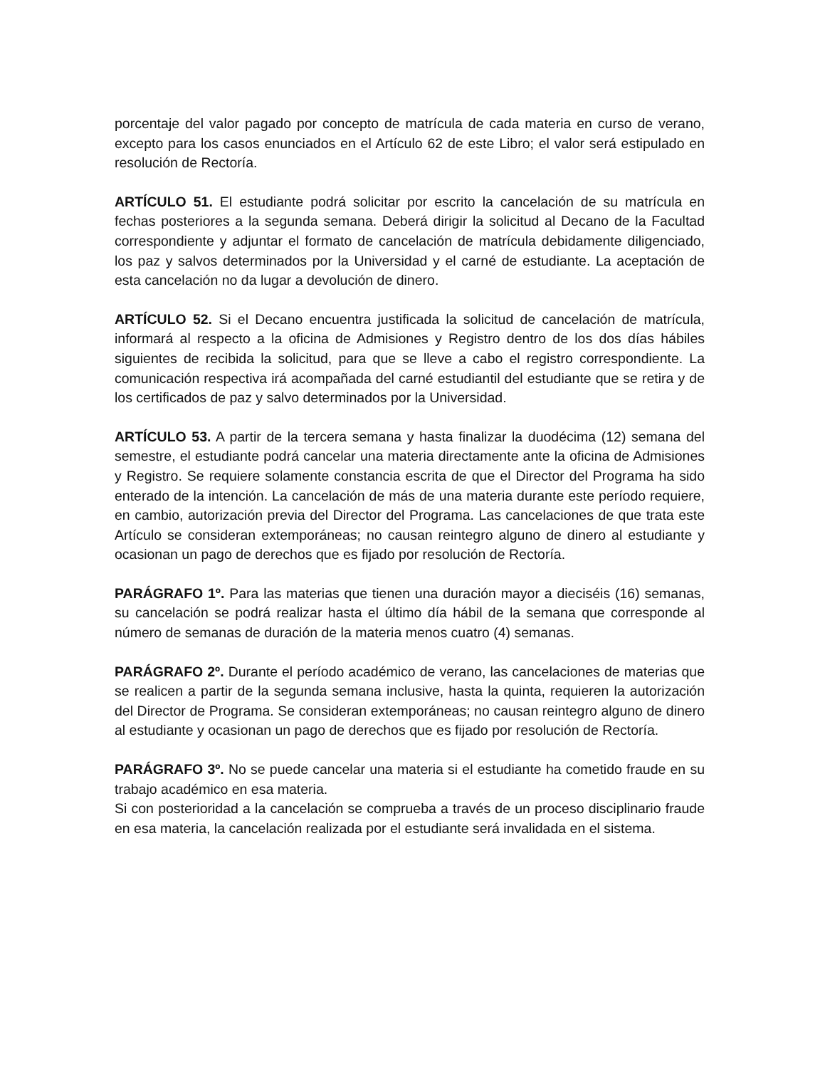porcentaje del valor pagado por concepto de matrícula de cada materia en curso de verano, excepto para los casos enunciados en el Artículo 62 de este Libro; el valor será estipulado en resolución de Rectoría.
ARTÍCULO 51. El estudiante podrá solicitar por escrito la cancelación de su matrícula en fechas posteriores a la segunda semana. Deberá dirigir la solicitud al Decano de la Facultad correspondiente y adjuntar el formato de cancelación de matrícula debidamente diligenciado, los paz y salvos determinados por la Universidad y el carné de estudiante. La aceptación de esta cancelación no da lugar a devolución de dinero.
ARTÍCULO 52. Si el Decano encuentra justificada la solicitud de cancelación de matrícula, informará al respecto a la oficina de Admisiones y Registro dentro de los dos días hábiles siguientes de recibida la solicitud, para que se lleve a cabo el registro correspondiente. La comunicación respectiva irá acompañada del carné estudiantil del estudiante que se retira y de los certificados de paz y salvo determinados por la Universidad.
ARTÍCULO 53. A partir de la tercera semana y hasta finalizar la duodécima (12) semana del semestre, el estudiante podrá cancelar una materia directamente ante la oficina de Admisiones y Registro. Se requiere solamente constancia escrita de que el Director del Programa ha sido enterado de la intención. La cancelación de más de una materia durante este período requiere, en cambio, autorización previa del Director del Programa. Las cancelaciones de que trata este Artículo se consideran extemporáneas; no causan reintegro alguno de dinero al estudiante y ocasionan un pago de derechos que es fijado por resolución de Rectoría.
PARÁGRAFO 1º. Para las materias que tienen una duración mayor a dieciséis (16) semanas, su cancelación se podrá realizar hasta el último día hábil de la semana que corresponde al número de semanas de duración de la materia menos cuatro (4) semanas.
PARÁGRAFO 2º. Durante el período académico de verano, las cancelaciones de materias que se realicen a partir de la segunda semana inclusive, hasta la quinta, requieren la autorización del Director de Programa. Se consideran extemporáneas; no causan reintegro alguno de dinero al estudiante y ocasionan un pago de derechos que es fijado por resolución de Rectoría.
PARÁGRAFO 3º. No se puede cancelar una materia si el estudiante ha cometido fraude en su trabajo académico en esa materia.
Si con posterioridad a la cancelación se comprueba a través de un proceso disciplinario fraude en esa materia, la cancelación realizada por el estudiante será invalidada en el sistema.